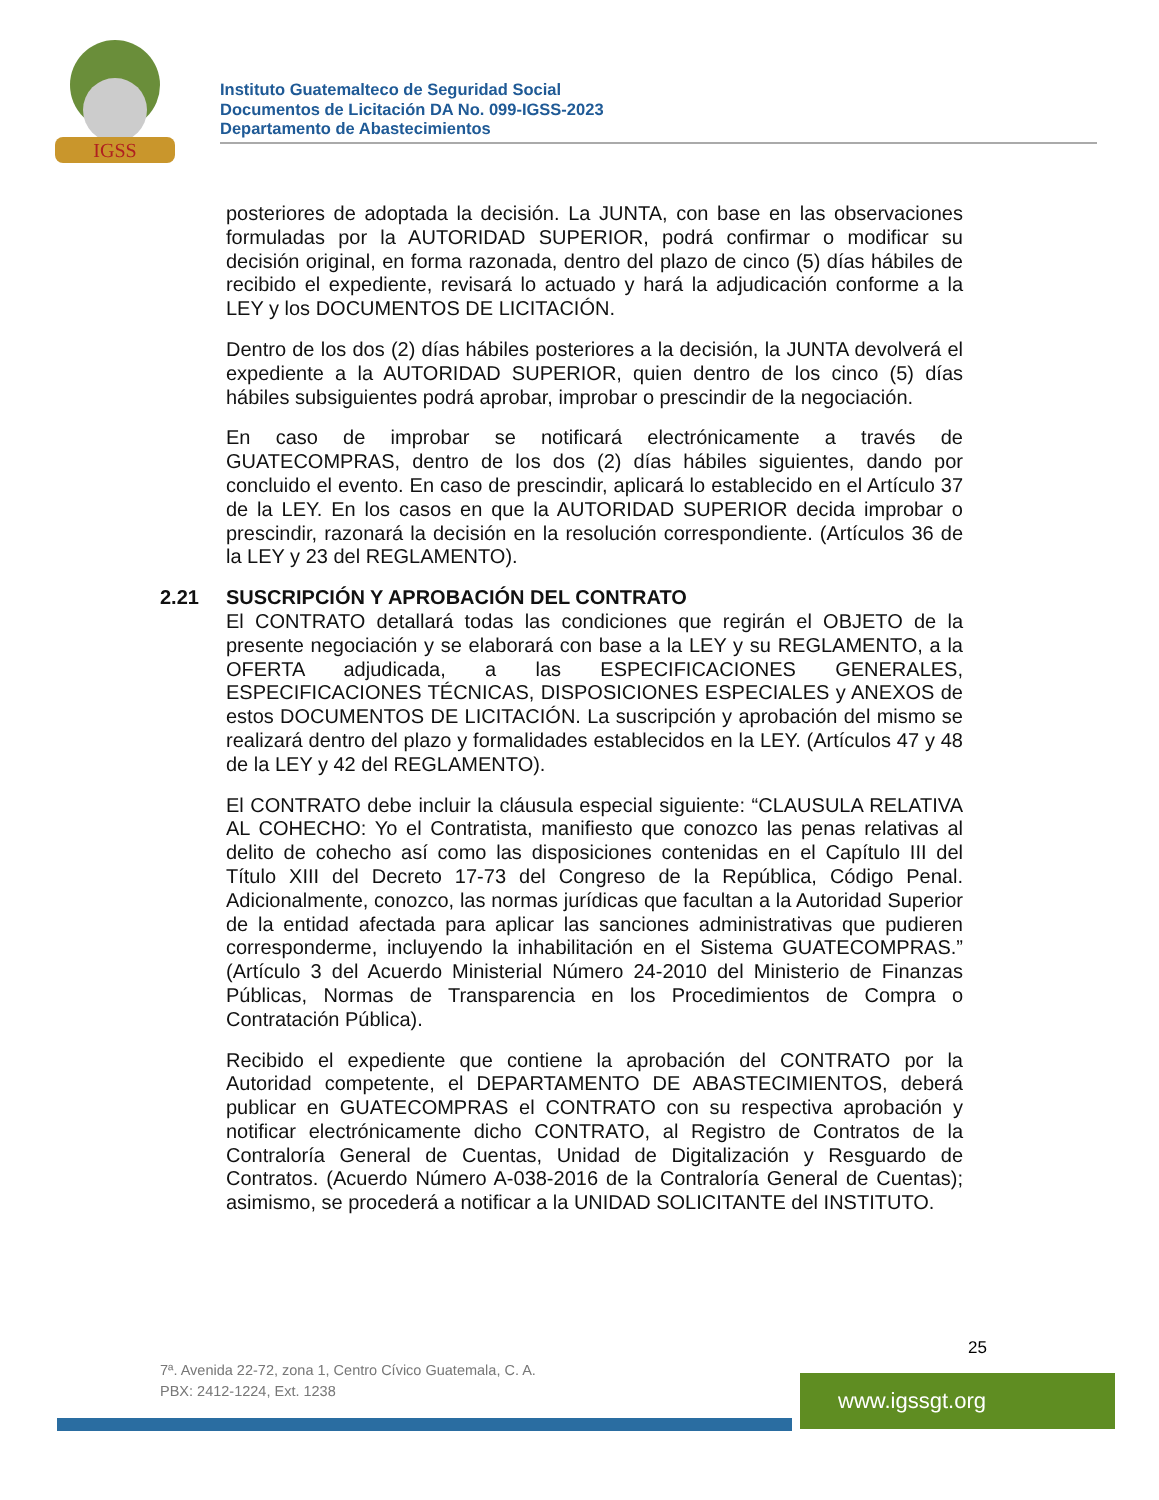IGSS
Instituto Guatemalteco de Seguridad Social
Documentos de Licitación DA No. 099-IGSS-2023
Departamento de Abastecimientos
posteriores de adoptada la decisión. La JUNTA, con base en las observaciones formuladas por la AUTORIDAD SUPERIOR, podrá confirmar o modificar su decisión original, en forma razonada, dentro del plazo de cinco (5) días hábiles de recibido el expediente, revisará lo actuado y hará la adjudicación conforme a la LEY y los DOCUMENTOS DE LICITACIÓN.
Dentro de los dos (2) días hábiles posteriores a la decisión, la JUNTA devolverá el expediente a la AUTORIDAD SUPERIOR, quien dentro de los cinco (5) días hábiles subsiguientes podrá aprobar, improbar o prescindir de la negociación.
En caso de improbar se notificará electrónicamente a través de GUATECOMPRAS, dentro de los dos (2) días hábiles siguientes, dando por concluido el evento. En caso de prescindir, aplicará lo establecido en el Artículo 37 de la LEY. En los casos en que la AUTORIDAD SUPERIOR decida improbar o prescindir, razonará la decisión en la resolución correspondiente. (Artículos 36 de la LEY y 23 del REGLAMENTO).
2.21 SUSCRIPCIÓN Y APROBACIÓN DEL CONTRATO
El CONTRATO detallará todas las condiciones que regirán el OBJETO de la presente negociación y se elaborará con base a la LEY y su REGLAMENTO, a la OFERTA adjudicada, a las ESPECIFICACIONES GENERALES, ESPECIFICACIONES TÉCNICAS, DISPOSICIONES ESPECIALES y ANEXOS de estos DOCUMENTOS DE LICITACIÓN. La suscripción y aprobación del mismo se realizará dentro del plazo y formalidades establecidos en la LEY. (Artículos 47 y 48 de la LEY y 42 del REGLAMENTO).
El CONTRATO debe incluir la cláusula especial siguiente: “CLAUSULA RELATIVA AL COHECHO: Yo el Contratista, manifiesto que conozco las penas relativas al delito de cohecho así como las disposiciones contenidas en el Capítulo III del Título XIII del Decreto 17-73 del Congreso de la República, Código Penal. Adicionalmente, conozco, las normas jurídicas que facultan a la Autoridad Superior de la entidad afectada para aplicar las sanciones administrativas que pudieren corresponderme, incluyendo la inhabilitación en el Sistema GUATECOMPRAS.” (Artículo 3 del Acuerdo Ministerial Número 24-2010 del Ministerio de Finanzas Públicas, Normas de Transparencia en los Procedimientos de Compra o Contratación Pública).
Recibido el expediente que contiene la aprobación del CONTRATO por la Autoridad competente, el DEPARTAMENTO DE ABASTECIMIENTOS, deberá publicar en GUATECOMPRAS el CONTRATO con su respectiva aprobación y notificar electrónicamente dicho CONTRATO, al Registro de Contratos de la Contraloría General de Cuentas, Unidad de Digitalización y Resguardo de Contratos. (Acuerdo Número A-038-2016 de la Contraloría General de Cuentas); asimismo, se procederá a notificar a la UNIDAD SOLICITANTE del INSTITUTO.
25
7ª. Avenida 22-72, zona 1, Centro Cívico Guatemala, C. A.
PBX: 2412-1224, Ext. 1238
www.igssgt.org